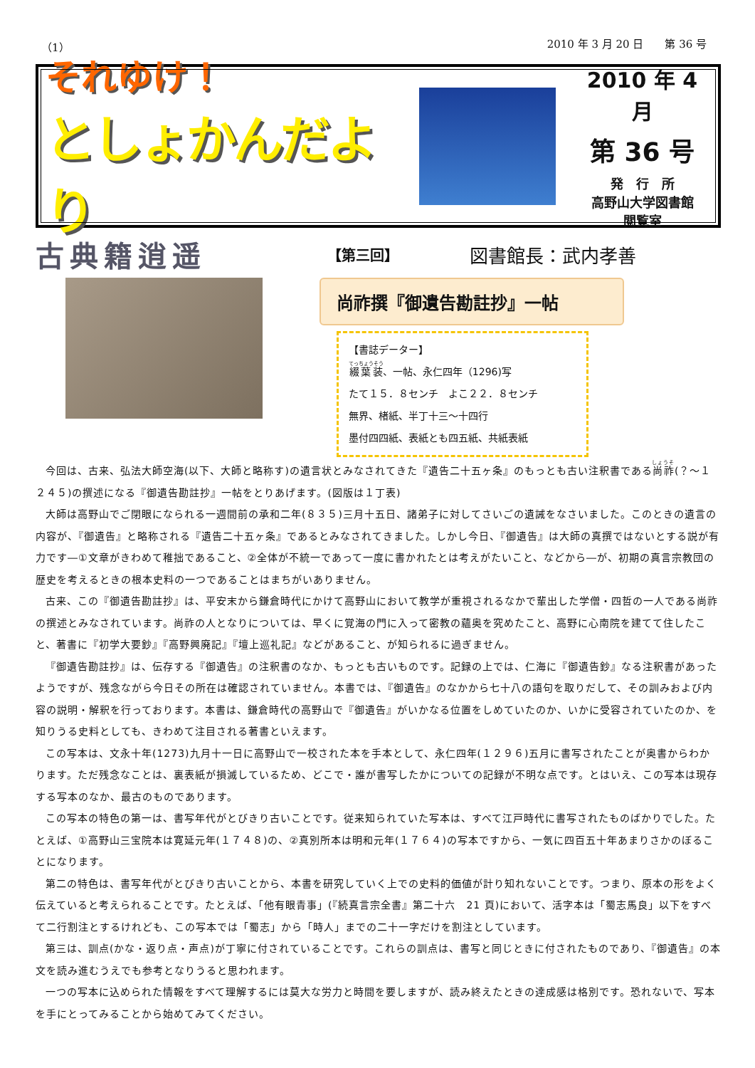（1） 2010 年 3 月 20 日　　第 36 号
それゆけ！
としょかんだより
2010 年 4 月
第 36 号
発　行　所
高野山大学図書館
閲覧室
古典籍逍遥
【第三回】
図書館長：武内孝善
尚祚撰『御遺告勘註抄』一帖
【書誌データー】
綴葉装、一帖、永仁四年（1296)写
たて１５．８センチ　よこ２２．８センチ
無界、楮紙、半丁十三～十四行
墨付四四紙、表紙とも四五紙、共紙表紙
今回は、古来、弘法大師空海(以下、大師と略称す)の遺言状とみなされてきた『遺告二十五ヶ条』のもっとも古い注釈書である尚祚(？～１２４５)の撰述になる『御遺告勘註抄』一帖をとりあげます。(図版は１丁表)
大師は高野山でご閉眼になられる一週間前の承和二年(８３５)三月十五日、諸弟子に対してさいごの遺誡をなさいました。このときの遺言の内容が、『御遺告』と略称される『遺告二十五ヶ条』であるとみなされてきました。しかし今日、『御遺告』は大師の真撰ではないとする説が有力です―①文章がきわめて稚拙であること、②全体が不統一であって一度に書かれたとは考えがたいこと、などから―が、初期の真言宗教団の歴史を考えるときの根本史料の一つであることはまちがいありません。
古来、この『御遺告勘註抄』は、平安末から鎌倉時代にかけて高野山において教学が重視されるなかで輩出した学僧・四哲の一人である尚祚の撰述とみなされています。尚祚の人となりについては、早くに覚海の門に入って密教の蘊奥を究めたこと、高野に心南院を建てて住したこと、著書に『初学大要鈔』『高野興廃記』『壇上巡礼記』などがあること、が知られるに過ぎません。
『御遺告勘註抄』は、伝存する『御遺告』の注釈書のなか、もっとも古いものです。記録の上では、仁海に『御遺告鈔』なる注釈書があったようですが、残念ながら今日その所在は確認されていません。本書では、『御遺告』のなかから七十八の語句を取りだして、その訓みおよび内容の説明・解釈を行っております。本書は、鎌倉時代の高野山で『御遺告』がいかなる位置をしめていたのか、いかに受容されていたのか、を知りうる史料としても、きわめて注目される著書といえます。
この写本は、文永十年(1273)九月十一日に高野山で一校された本を手本として、永仁四年(１２９６)五月に書写されたことが奥書からわかります。ただ残念なことは、裏表紙が損滅しているため、どこで・誰が書写したかについての記録が不明な点です。とはいえ、この写本は現存する写本のなか、最古のものであります。
この写本の特色の第一は、書写年代がとびきり古いことです。従来知られていた写本は、すべて江戸時代に書写されたものばかりでした。たとえば、①高野山三宝院本は寛延元年(１７４８)の、②真別所本は明和元年(１７６４)の写本ですから、一気に四百五十年あまりさかのぼることになります。
第二の特色は、書写年代がとびきり古いことから、本書を研究していく上での史料的価値が計り知れないことです。つまり、原本の形をよく伝えていると考えられることです。たとえば、「他有眼青事」(『続真言宗全書』第二十六　21 頁)において、活字本は「蜀志馬良」以下をすべて二行割注とするけれども、この写本では「蜀志」から「時人」までの二十一字だけを割注としています。
第三は、訓点(かな・返り点・声点)が丁寧に付されていることです。これらの訓点は、書写と同じときに付されたものであり、『御遺告』の本文を読み進むうえでも参考となりうると思われます。
一つの写本に込められた情報をすべて理解するには莫大な労力と時間を要しますが、読み終えたときの達成感は格別です。恐れないで、写本を手にとってみることから始めてみてください。